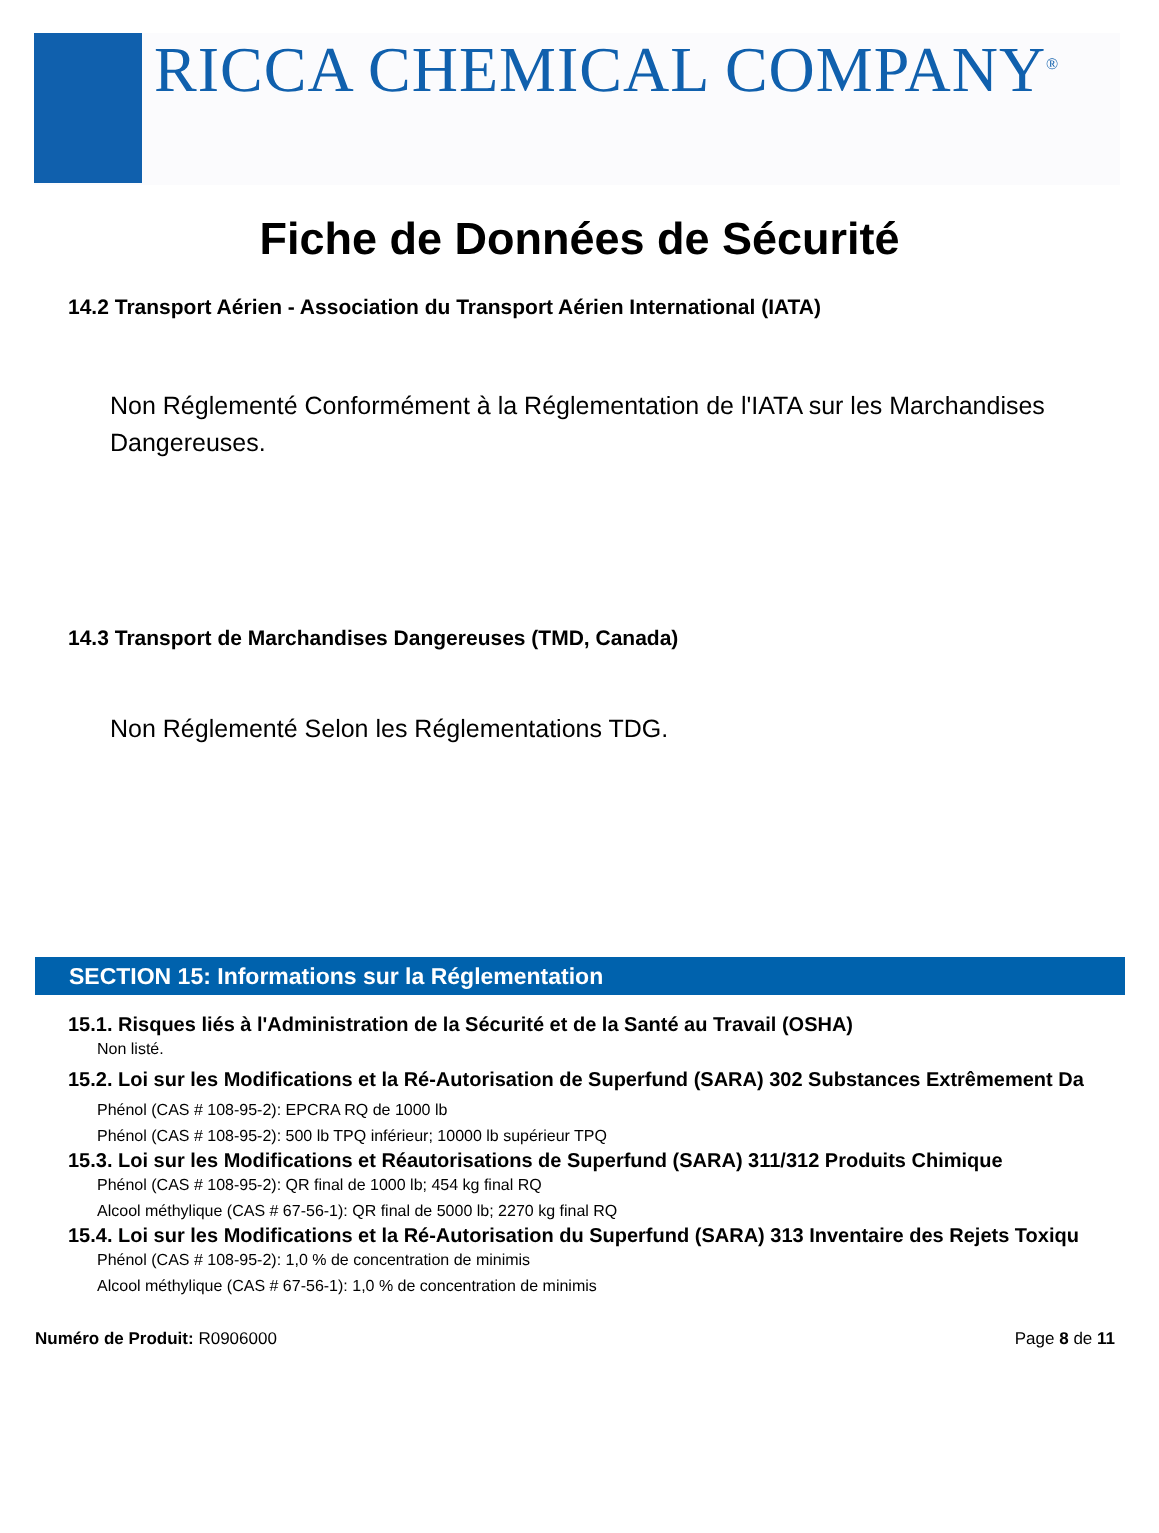RICCA CHEMICAL COMPANY<sup>®</sup>
Fiche de Données de Sécurité
14.2 Transport Aérien - Association du Transport Aérien International (IATA)
Non Réglementé Conformément à la Réglementation de l'IATA sur les Marchandises Dangereuses.
14.3 Transport de Marchandises Dangereuses (TMD, Canada)
Non Réglementé Selon les Réglementations TDG.
SECTION 15: Informations sur la Réglementation
15.1. Risques liés à l'Administration de la Sécurité et de la Santé au Travail (OSHA)
Non listé.
15.2. Loi sur les Modifications et la Ré-Autorisation de Superfund (SARA) 302 Substances Extrêmement Da
Phénol (CAS # 108-95-2): EPCRA RQ de 1000 lb
Phénol (CAS # 108-95-2): 500 lb TPQ inférieur; 10000 lb supérieur TPQ
15.3. Loi sur les Modifications et Réautorisations de Superfund (SARA) 311/312 Produits Chimique
Phénol (CAS # 108-95-2): QR final de 1000 lb; 454 kg final RQ
Alcool méthylique (CAS # 67-56-1): QR final de 5000 lb; 2270 kg final RQ
15.4. Loi sur les Modifications et la Ré-Autorisation du Superfund (SARA) 313 Inventaire des Rejets Toxiqu
Phénol (CAS # 108-95-2): 1,0 % de concentration de minimis
Alcool méthylique (CAS # 67-56-1): 1,0 % de concentration de minimis
Numéro de Produit: R0906000 Page 8 de 11